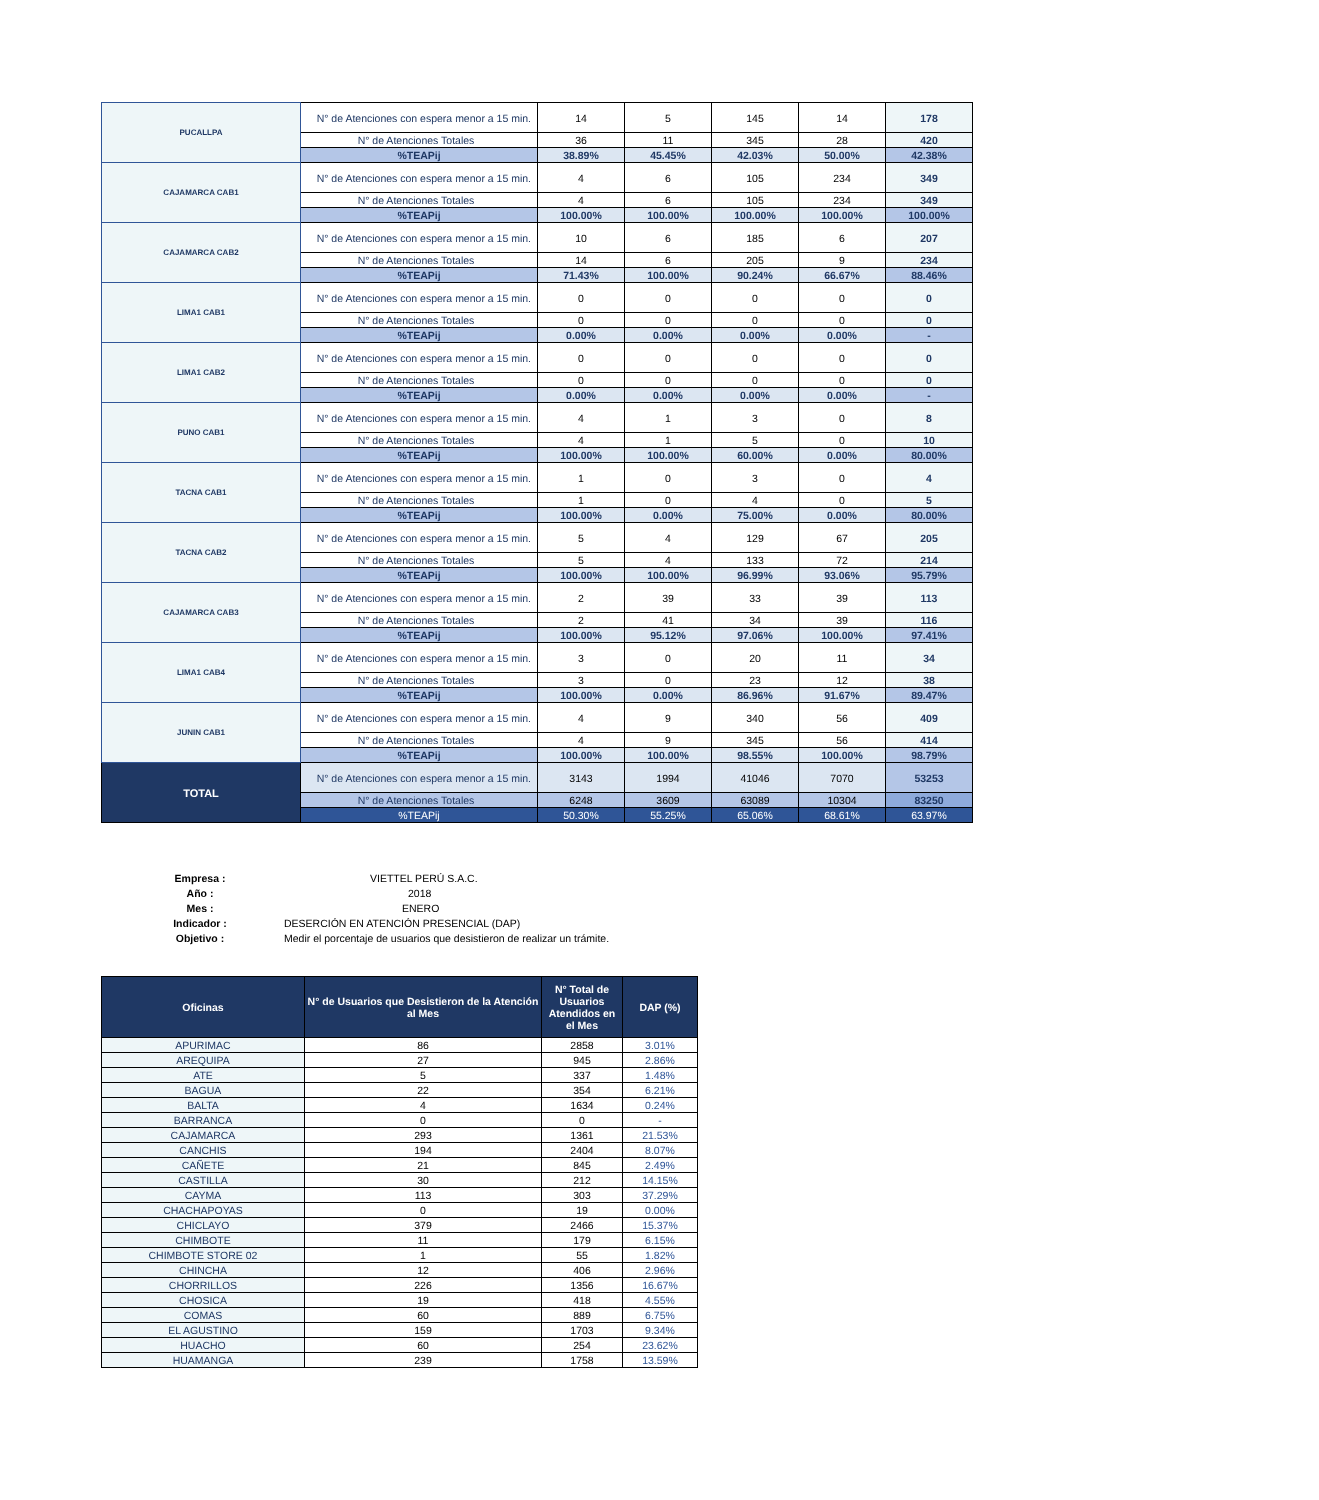| PUCALLPA | N° de Atenciones con espera menor a 15 min. | 14 | 5 | 145 | 14 | 178 |
| | N° de Atenciones Totales | 36 | 11 | 345 | 28 | 420 |
| | %TEAPij | 38.89% | 45.45% | 42.03% | 50.00% | 42.38% |
| CAJAMARCA CAB1 | N° de Atenciones con espera menor a 15 min. | 4 | 6 | 105 | 234 | 349 |
| | N° de Atenciones Totales | 4 | 6 | 105 | 234 | 349 |
| | %TEAPij | 100.00% | 100.00% | 100.00% | 100.00% | 100.00% |
| CAJAMARCA CAB2 | N° de Atenciones con espera menor a 15 min. | 10 | 6 | 185 | 6 | 207 |
| | N° de Atenciones Totales | 14 | 6 | 205 | 9 | 234 |
| | %TEAPij | 71.43% | 100.00% | 90.24% | 66.67% | 88.46% |
| LIMA1 CAB1 | N° de Atenciones con espera menor a 15 min. | 0 | 0 | 0 | 0 | 0 |
| | N° de Atenciones Totales | 0 | 0 | 0 | 0 | 0 |
| | %TEAPij | 0.00% | 0.00% | 0.00% | 0.00% | - |
| LIMA1 CAB2 | N° de Atenciones con espera menor a 15 min. | 0 | 0 | 0 | 0 | 0 |
| | N° de Atenciones Totales | 0 | 0 | 0 | 0 | 0 |
| | %TEAPij | 0.00% | 0.00% | 0.00% | 0.00% | - |
| PUNO CAB1 | N° de Atenciones con espera menor a 15 min. | 4 | 1 | 3 | 0 | 8 |
| | N° de Atenciones Totales | 4 | 1 | 5 | 0 | 10 |
| | %TEAPij | 100.00% | 100.00% | 60.00% | 0.00% | 80.00% |
| TACNA CAB1 | N° de Atenciones con espera menor a 15 min. | 1 | 0 | 3 | 0 | 4 |
| | N° de Atenciones Totales | 1 | 0 | 4 | 0 | 5 |
| | %TEAPij | 100.00% | 0.00% | 75.00% | 0.00% | 80.00% |
| TACNA CAB2 | N° de Atenciones con espera menor a 15 min. | 5 | 4 | 129 | 67 | 205 |
| | N° de Atenciones Totales | 5 | 4 | 133 | 72 | 214 |
| | %TEAPij | 100.00% | 100.00% | 96.99% | 93.06% | 95.79% |
| CAJAMARCA CAB3 | N° de Atenciones con espera menor a 15 min. | 2 | 39 | 33 | 39 | 113 |
| | N° de Atenciones Totales | 2 | 41 | 34 | 39 | 116 |
| | %TEAPij | 100.00% | 95.12% | 97.06% | 100.00% | 97.41% |
| LIMA1 CAB4 | N° de Atenciones con espera menor a 15 min. | 3 | 0 | 20 | 11 | 34 |
| | N° de Atenciones Totales | 3 | 0 | 23 | 12 | 38 |
| | %TEAPij | 100.00% | 0.00% | 86.96% | 91.67% | 89.47% |
| JUNIN CAB1 | N° de Atenciones con espera menor a 15 min. | 4 | 9 | 340 | 56 | 409 |
| | N° de Atenciones Totales | 4 | 9 | 345 | 56 | 414 |
| | %TEAPij | 100.00% | 100.00% | 98.55% | 100.00% | 98.79% |
| TOTAL | N° de Atenciones con espera menor a 15 min. | 3143 | 1994 | 41046 | 7070 | 53253 |
| | N° de Atenciones Totales | 6248 | 3609 | 63089 | 10304 | 83250 |
| | %TEAPij | 50.30% | 55.25% | 65.06% | 68.61% | 63.97% |
Empresa : VIETTEL PERÚ S.A.C.
Año : 2018
Mes : ENERO
Indicador : DESERCIÓN EN ATENCIÓN PRESENCIAL (DAP)
Objetivo : Medir el porcentaje de usuarios que desistieron de realizar un trámite.
| Oficinas | N° de Usuarios que Desistieron de la Atención al Mes | N° Total de Usuarios Atendidos en el Mes | DAP (%) |
| --- | --- | --- | --- |
| APURIMAC | 86 | 2858 | 3.01% |
| AREQUIPA | 27 | 945 | 2.86% |
| ATE | 5 | 337 | 1.48% |
| BAGUA | 22 | 354 | 6.21% |
| BALTA | 4 | 1634 | 0.24% |
| BARRANCA | 0 | 0 | - |
| CAJAMARCA | 293 | 1361 | 21.53% |
| CANCHIS | 194 | 2404 | 8.07% |
| CAÑETE | 21 | 845 | 2.49% |
| CASTILLA | 30 | 212 | 14.15% |
| CAYMA | 113 | 303 | 37.29% |
| CHACHAPOYAS | 0 | 19 | 0.00% |
| CHICLAYO | 379 | 2466 | 15.37% |
| CHIMBOTE | 11 | 179 | 6.15% |
| CHIMBOTE STORE 02 | 1 | 55 | 1.82% |
| CHINCHA | 12 | 406 | 2.96% |
| CHORRILLOS | 226 | 1356 | 16.67% |
| CHOSICA | 19 | 418 | 4.55% |
| COMAS | 60 | 889 | 6.75% |
| EL AGUSTINO | 159 | 1703 | 9.34% |
| HUACHO | 60 | 254 | 23.62% |
| HUAMANGA | 239 | 1758 | 13.59% |